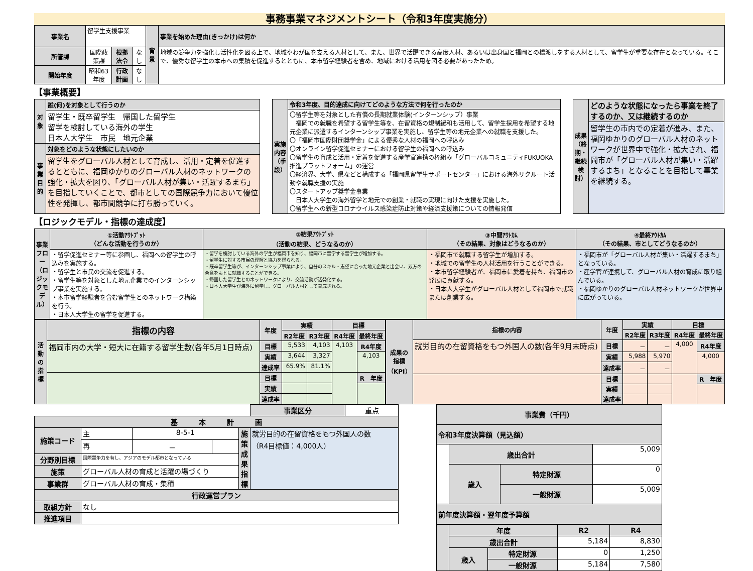事務事業マネジメントシート（令和3年度実施分）
| 事業名 | 留学生支援事業 | | | 背景 | 事業を始めた理由(きっかけ)は何か |
| 所管課 | 国際政策課 | 根拠法令 | なし | | 地域の競争力を強化し活性化を図る上で、地域やわが国を支える人材として、また、世界で活躍できる高度人材、あるいは出身国と福岡との橋渡しをする人材として、留学生が重要な存在となっている。そこで、優秀な留学生の本市への集積を促進するとともに、本市留学経験者を含め、地域における活用を図る必要があったため。 |
| 開始年度 | 昭和63年度 | 行政計画 | なし | | |
【事業概要】
| 対象 | 誰(何)を対象として行うのか |
| --- | --- |
| | 留学生・既卒留学生 帰国した留学生 留学を検討している海外の学生 日本人大学生 市民 地元企業 |
| 事業目的 | 対象をどのような状態にしたいのか |
| | 留学生をグローバル人材として育成し、活用・定着を促進するとともに、福岡ゆかりのグローバル人材のネットワークの強化・拡大を図り、「グローバル人材が集い・活躍するまち」を目指していくことで、都市としての国際競争力において優位性を発揮し、都市間競争に打ち勝っていく。 |
| 実施内容（手段） | 令和3年度、目的達成に向けてどのような方法で何を行ったのか |
| --- | --- |
| | 〇留学生等を対象とした有償の長期就業体験(インターンシップ）事業 福岡での就職を希望する留学生等を、在留資格の規制緩和も活用して、留学生採用を希望する地元企業に派遣するインターンシップ事業を実施し、留学生等の地元企業への就職を支援した。 〇「福岡市国際財団奨学金」による優秀な人材の福岡への呼込み 〇オンライン留学促進セミナーにおける留学生の福岡への呼込み 〇留学生の育成と活用・定着を促進する産学官連携の枠組み「グローバルコミュニティFUKUOKA推進プラットフォーム」の運営 〇経済界、大学、県などと構成する「福岡県留学生サポートセンター」における海外リクルート活動や就職支援の実施 〇スタートアップ奨学金事業 日本人大学生の海外留学と地元での創業・就職の実現に向けた支援を実施した。 〇留学生への新型コロナウイルス感染症防止対策や経済支援策についての情報発信 |
| 成果（終期・継続検討） | どのような状態になったら事業を終了するのか、又は継続するのか |
| --- | --- |
| | 留学生の市内での定着が進み、また、福岡ゆかりのグローバル人材のネットワークが世界中で強化・拡大され、福岡市が「グローバル人材が集い・活躍するまち」となることを目指して事業を継続する。 |
【ロジックモデル・指標の達成度】
| 事業フロー（ロジックモデル） | ①活動ｱｳﾄﾌﾟｯﾄ （どんな活動を行うのか） | ②結果ｱｳﾄﾌﾟｯﾄ （活動の結果、どうなるのか） | ③中間ｱｳﾄｶﾑ （その結果、対象はどうなるのか） | ④最終ｱｳﾄｶﾑ （その結果、市としてどうなるのか） |
| --- | --- | --- | --- | --- |
| | ・留学促進セミナー等に参画し、福岡への留学生の呼込みを実施する。 ・留学生と市民の交流を促進する。 ・留学生等を対象とした地元企業でのインターンシップ事業を実施する。 ・本市留学経験者を含む留学生とのネットワーク構築を行う。 ・日本人大学生の留学を促進する。 | ・留学を検討している海外の学生が福岡市を知り、福岡市に留学する留学生が増加する。 ・留学生に対する市民の理解と協力を得られる。 ・既卒留学生等が、インターンシップ事業により、自分のスキル・志望に合った地元企業と出会い、双方の合意をもとに就職することができる。 ・帰国した留学生とのネットワークにより、交流活動が活発化する。 ・日本人大学生が海外に留学し、グローバル人材として育成される。 | ・福岡市で就職する留学生が増加する。 ・地域での留学生の人材活用を行うことができる。 ・本市留学経験者が、福岡市に愛着を持ち、福岡市の発展に貢献する。 ・日本人大学生がグローバル人材として福岡市で就職または創業する。 | ・福岡市が「グローバル人材が集い・活躍するまち」となっている。 ・産学官が連携して、グローバル人材の育成に取り組んでいる。 ・福岡ゆかりのグローバル人材ネットワークが世界中に広がっている。 |
| 活動の指標 | 指標の内容 | 年度 | 実績 | | 目標 | |
| --- | --- | --- | --- | --- | --- | --- |
| | | | R2年度 | R3年度 | R4年度 | 最終年度 |
| | 福岡市内の大学・短大に在籍する留学生数(各年5月1日時点) | 目標 | 5,533 | 4,103 | 4,103 | R4年度 |
| | | 実績 | 3,644 | 3,327 | | 4,103 |
| | | 達成率 | 65.9% | 81.1% | | |
| | | 目標 | | | | R 年度 |
| | | 実績 | | | | |
| | | 達成率 | | | | |
| 成果の指標（KPI） | 指標の内容 | 年度 | 実績 | | 目標 | |
| --- | --- | --- | --- | --- | --- | --- |
| | | | R2年度 | R3年度 | R4年度 | 最終年度 |
| | 就労目的の在留資格をもつ外国人の数(各年9月末時点) | 目標 | － | － | 4,000 | R4年度 |
| | | 実績 | 5,988 | 5,970 | | 4,000 |
| | | 達成率 | － | － | | |
| | | 目標 | | | | R 年度 |
| | | 実績 | | | | |
| | | 達成率 | | | | |
| | | | | | 事業区分 | 重点 |
| 基 本 計 画 | | | | | | |
| 施策コード | 主 | 8-5-1 | | 施策成果指標 | 就労目的の在留資格をもつ外国人の数 （R4目標値：4,000人） | |
| | 再 | － | | | | |
| 分野別目標 | 国際競争力を有し、アジアのモデル都市となっている | | | | | |
| 施策 | グローバル人材の育成と活躍の場づくり | | | | | |
| 事業群 | グローバル人材の育成・集積 | | | | | |
| 行政運営プラン | | | | | | |
| 取組方針 | なし | | | | | |
| 推進項目 | | | | | | |
| 事業費（千円） | | | |
| --- | --- | --- | --- |
| 令和3年度決算額（見込額） | | | |
| | 歳出合計 | | 5,009 |
| | 歳入 | 特定財源 | 0 |
| | | 一般財源 | 5,009 |
| 前年度決算額・翌年度予算額 | | | |
| | 年度 | | R2 | R4 |
| --- | --- | --- | --- | --- |
| | 歳出合計 | | 5,184 | 8,830 |
| | 歳入 | 特定財源 | 0 | 1,250 |
| | | 一般財源 | 5,184 | 7,580 |